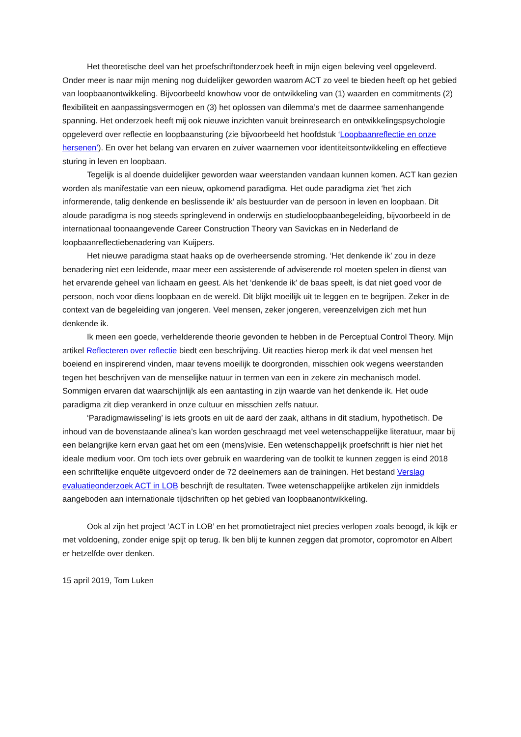Het theoretische deel van het proefschriftonderzoek heeft in mijn eigen beleving veel opgeleverd. Onder meer is naar mijn mening nog duidelijker geworden waarom ACT zo veel te bieden heeft op het gebied van loopbaanontwikkeling. Bijvoorbeeld knowhow voor de ontwikkeling van (1) waarden en commitments (2) flexibiliteit en aanpassingsvermogen en (3) het oplossen van dilemma’s met de daarmee samenhangende spanning. Het onderzoek heeft mij ook nieuwe inzichten vanuit breinresearch en ontwikkelingspsychologie opgeleverd over reflectie en loopbaansturing (zie bijvoorbeeld het hoofdstuk ‘Loopbaanreflectie en onze hersenen’). En over het belang van ervaren en zuiver waarnemen voor identiteitsontwikkeling en effectieve sturing in leven en loopbaan.
Tegelijk is al doende duidelijker geworden waar weerstanden vandaan kunnen komen. ACT kan gezien worden als manifestatie van een nieuw, opkomend paradigma. Het oude paradigma ziet ‘het zich informerende, talig denkende en beslissende ik’ als bestuurder van de persoon in leven en loopbaan. Dit aloude paradigma is nog steeds springlevend in onderwijs en studieloopbaanbegeleiding, bijvoorbeeld in de internationaal toonaangevende Career Construction Theory van Savickas en in Nederland de loopbaanreflectiebenadering van Kuijpers.
Het nieuwe paradigma staat haaks op de overheersende stroming. ‘Het denkende ik’ zou in deze benadering niet een leidende, maar meer een assisterende of adviserende rol moeten spelen in dienst van het ervarende geheel van lichaam en geest. Als het ‘denkende ik’ de baas speelt, is dat niet goed voor de persoon, noch voor diens loopbaan en de wereld. Dit blijkt moeilijk uit te leggen en te begrijpen. Zeker in de context van de begeleiding van jongeren. Veel mensen, zeker jongeren, vereenzelvigen zich met hun denkende ik.
Ik meen een goede, verhelderende theorie gevonden te hebben in de Perceptual Control Theory. Mijn artikel Reflecteren over reflectie biedt een beschrijving. Uit reacties hierop merk ik dat veel mensen het boeiend en inspirerend vinden, maar tevens moeilijk te doorgronden, misschien ook wegens weerstanden tegen het beschrijven van de menselijke natuur in termen van een in zekere zin mechanisch model. Sommigen ervaren dat waarschijnlijk als een aantasting in zijn waarde van het denkende ik. Het oude paradigma zit diep verankerd in onze cultuur en misschien zelfs natuur.
‘Paradigmawisseling’ is iets groots en uit de aard der zaak, althans in dit stadium, hypothetisch. De inhoud van de bovenstaande alinea’s kan worden geschraagd met veel wetenschappelijke literatuur, maar bij een belangrijke kern ervan gaat het om een (mens)visie. Een wetenschappelijk proefschrift is hier niet het ideale medium voor. Om toch iets over gebruik en waardering van de toolkit te kunnen zeggen is eind 2018 een schriftelijke enquête uitgevoerd onder de 72 deelnemers aan de trainingen. Het bestand Verslag evaluatieonderzoek ACT in LOB beschrijft de resultaten. Twee wetenschappelijke artikelen zijn inmiddels aangeboden aan internationale tijdschriften op het gebied van loopbaanontwikkeling.
Ook al zijn het project ‘ACT in LOB’ en het promotietraject niet precies verlopen zoals beoogd, ik kijk er met voldoening, zonder enige spijt op terug. Ik ben blij te kunnen zeggen dat promotor, copromotor en Albert er hetzelfde over denken.
15 april 2019, Tom Luken